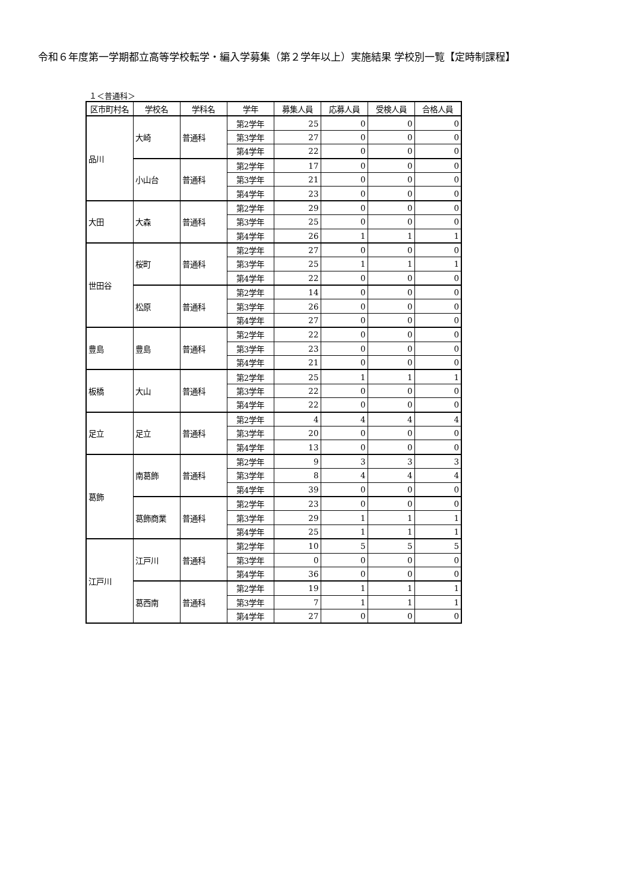令和６年度第一学期都立高等学校転学・編入学募集（第２学年以上）実施結果 学校別一覧【定時制課程】
１＜普通科＞
| 区市町村名 | 学校名 | 学科名 | 学年 | 募集人員 | 応募人員 | 受検人員 | 合格人員 |
| --- | --- | --- | --- | --- | --- | --- | --- |
| 品川 | 大崎 | 普通科 | 第2学年 | 25 | 0 | 0 | 0 |
| | | | 第3学年 | 27 | 0 | 0 | 0 |
| | | | 第4学年 | 22 | 0 | 0 | 0 |
| | 小山台 | 普通科 | 第2学年 | 17 | 0 | 0 | 0 |
| | | | 第3学年 | 21 | 0 | 0 | 0 |
| | | | 第4学年 | 23 | 0 | 0 | 0 |
| 大田 | 大森 | 普通科 | 第2学年 | 29 | 0 | 0 | 0 |
| | | | 第3学年 | 25 | 0 | 0 | 0 |
| | | | 第4学年 | 26 | 1 | 1 | 1 |
| 世田谷 | 桜町 | 普通科 | 第2学年 | 27 | 0 | 0 | 0 |
| | | | 第3学年 | 25 | 1 | 1 | 1 |
| | | | 第4学年 | 22 | 0 | 0 | 0 |
| | 松原 | 普通科 | 第2学年 | 14 | 0 | 0 | 0 |
| | | | 第3学年 | 26 | 0 | 0 | 0 |
| | | | 第4学年 | 27 | 0 | 0 | 0 |
| 豊島 | 豊島 | 普通科 | 第2学年 | 22 | 0 | 0 | 0 |
| | | | 第3学年 | 23 | 0 | 0 | 0 |
| | | | 第4学年 | 21 | 0 | 0 | 0 |
| 板橋 | 大山 | 普通科 | 第2学年 | 25 | 1 | 1 | 1 |
| | | | 第3学年 | 22 | 0 | 0 | 0 |
| | | | 第4学年 | 22 | 0 | 0 | 0 |
| 足立 | 足立 | 普通科 | 第2学年 | 4 | 4 | 4 | 4 |
| | | | 第3学年 | 20 | 0 | 0 | 0 |
| | | | 第4学年 | 13 | 0 | 0 | 0 |
| 葛飾 | 南葛飾 | 普通科 | 第2学年 | 9 | 3 | 3 | 3 |
| | | | 第3学年 | 8 | 4 | 4 | 4 |
| | | | 第4学年 | 39 | 0 | 0 | 0 |
| | 葛飾商業 | 普通科 | 第2学年 | 23 | 0 | 0 | 0 |
| | | | 第3学年 | 29 | 1 | 1 | 1 |
| | | | 第4学年 | 25 | 1 | 1 | 1 |
| 江戸川 | 江戸川 | 普通科 | 第2学年 | 10 | 5 | 5 | 5 |
| | | | 第3学年 | 0 | 0 | 0 | 0 |
| | | | 第4学年 | 36 | 0 | 0 | 0 |
| | 葛西南 | 普通科 | 第2学年 | 19 | 1 | 1 | 1 |
| | | | 第3学年 | 7 | 1 | 1 | 1 |
| | | | 第4学年 | 27 | 0 | 0 | 0 |